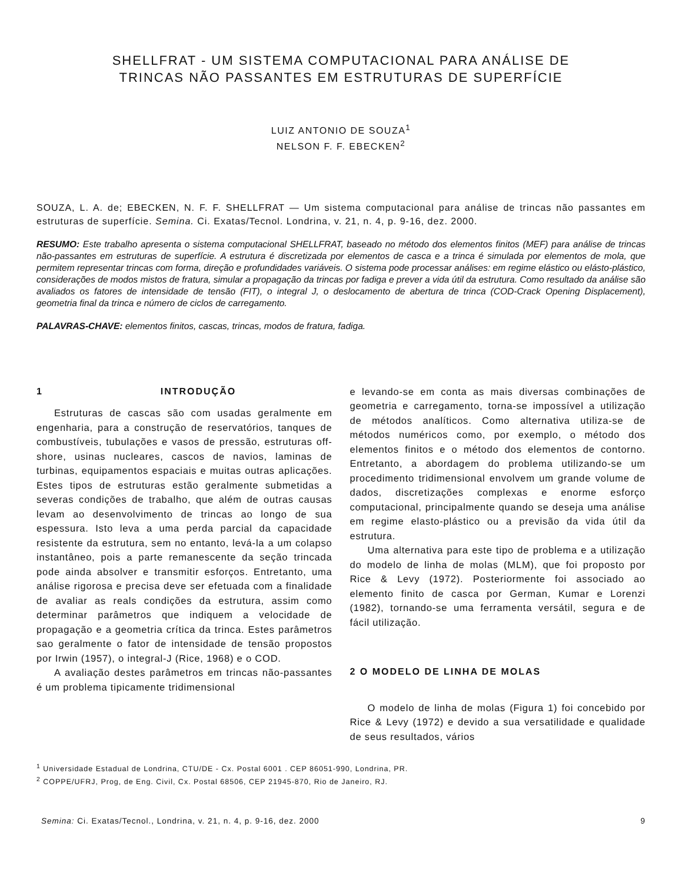SHELLFRAT - UM SISTEMA COMPUTACIONAL PARA ANÁLISE DE
TRINCAS NÃO PASSANTES EM ESTRUTURAS DE SUPERFÍCIE
LUIZ ANTONIO DE SOUZA<sup>1</sup>
NELSON F. F. EBECKEN<sup>2</sup>
SOUZA, L. A. de; EBECKEN, N. F. F. SHELLFRAT — Um sistema computacional para análise de trincas não passantes em estruturas de superfície. Semina. Ci. Exatas/Tecnol. Londrina, v. 21, n. 4, p. 9-16, dez. 2000.
RESUMO: Este trabalho apresenta o sistema computacional SHELLFRAT, baseado no método dos elementos finitos (MEF) para análise de trincas não-passantes em estruturas de superfície. A estrutura é discretizada por elementos de casca e a trinca é simulada por elementos de mola, que permitem representar trincas com forma, direção e profundidades variáveis. O sistema pode processar análises: em regime elástico ou elásto-plástico, considerações de modos mistos de fratura, simular a propagação da trincas por fadiga e prever a vida útil da estrutura. Como resultado da análise são avaliados os fatores de intensidade de tensão (FIT), o integral J, o deslocamento de abertura de trinca (COD-Crack Opening Displacement), geometria final da trinca e número de ciclos de carregamento.
PALAVRAS-CHAVE: elementos finitos, cascas, trincas, modos de fratura, fadiga.
1 INTRODUÇÃO
Estruturas de cascas são com usadas geralmente em engenharia, para a construção de reservatórios, tanques de combustíveis, tubulações e vasos de pressão, estruturas off-shore, usinas nucleares, cascos de navios, laminas de turbinas, equipamentos espaciais e muitas outras aplicações. Estes tipos de estruturas estão geralmente submetidas a severas condições de trabalho, que além de outras causas levam ao desenvolvimento de trincas ao longo de sua espessura. Isto leva a uma perda parcial da capacidade resistente da estrutura, sem no entanto, levá-la a um colapso instantâneo, pois a parte remanescente da seção trincada pode ainda absolver e transmitir esforços. Entretanto, uma análise rigorosa e precisa deve ser efetuada com a finalidade de avaliar as reals condições da estrutura, assim como determinar parâmetros que indiquem a velocidade de propagação e a geometria crítica da trinca. Estes parâmetros sao geralmente o fator de intensidade de tensão propostos por Irwin (1957), o integral-J (Rice, 1968) e o COD.
A avaliação destes parâmetros em trincas não-passantes é um problema tipicamente tridimensional
e levando-se em conta as mais diversas combinações de geometria e carregamento, torna-se impossível a utilização de métodos analíticos. Como alternativa utiliza-se de métodos numéricos como, por exemplo, o método dos elementos finitos e o método dos elementos de contorno. Entretanto, a abordagem do problema utilizando-se um procedimento tridimensional envolvem um grande volume de dados, discretizações complexas e enorme esforço computacional, principalmente quando se deseja uma análise em regime elasto-plástico ou a previsão da vida útil da estrutura.
Uma alternativa para este tipo de problema e a utilização do modelo de linha de molas (MLM), que foi proposto por Rice & Levy (1972). Posteriormente foi associado ao elemento finito de casca por German, Kumar e Lorenzi (1982), tornando-se uma ferramenta versátil, segura e de fácil utilização.
2 O MODELO DE LINHA DE MOLAS
O modelo de linha de molas (Figura 1) foi concebido por Rice & Levy (1972) e devido a sua versatilidade e qualidade de seus resultados, vários
<sup>1</sup> Universidade Estadual de Londrina, CTU/DE - Cx. Postal 6001 . CEP 86051-990, Londrina, PR.
<sup>2</sup> COPPE/UFRJ, Prog, de Eng. Civil, Cx. Postal 68506, CEP 21945-870, Rio de Janeiro, RJ.
Semina: Ci. Exatas/Tecnol., Londrina, v. 21, n. 4, p. 9-16, dez. 2000 9